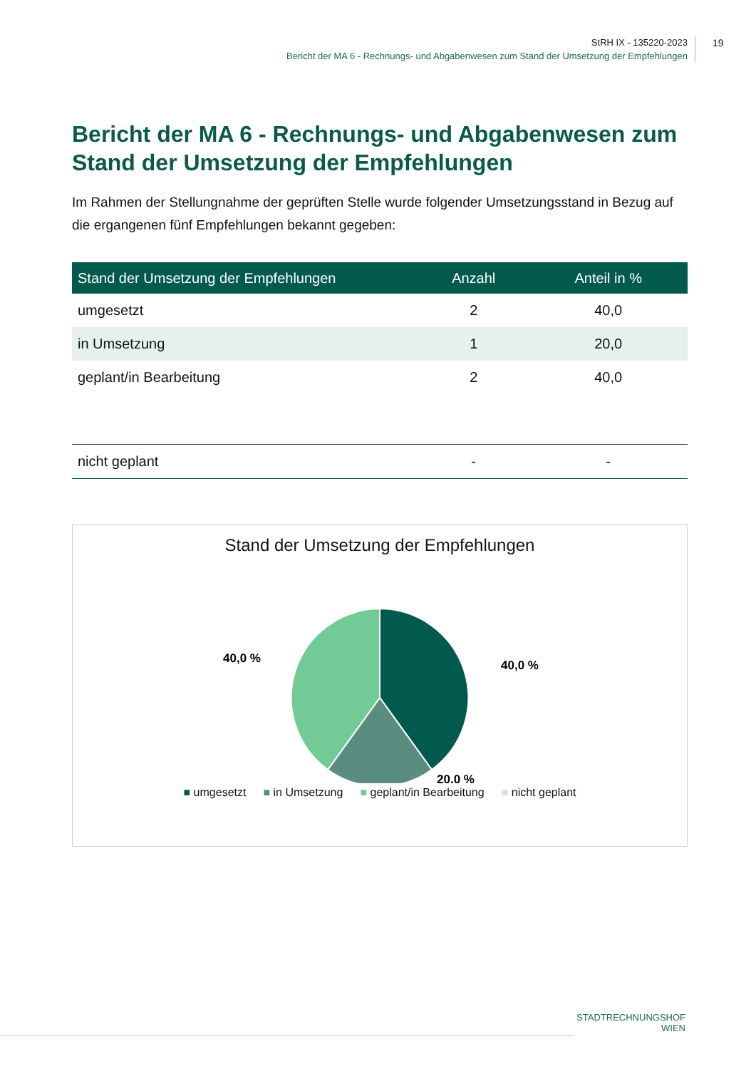StRH IX - 135220-2023
Bericht der MA 6 - Rechnungs- und Abgabenwesen zum Stand der Umsetzung der Empfehlungen
19
Bericht der MA 6 - Rechnungs- und Abgabenwesen zum Stand der Umsetzung der Empfehlungen
Im Rahmen der Stellungnahme der geprüften Stelle wurde folgender Umsetzungsstand in Bezug auf die ergangenen fünf Empfehlungen bekannt gegeben:
| Stand der Umsetzung der Empfehlungen | Anzahl | Anteil in % |
| --- | --- | --- |
| umgesetzt | 2 | 40,0 |
| in Umsetzung | 1 | 20,0 |
| geplant/in Bearbeitung | 2 | 40,0 |
| nicht geplant | - | - |
Stand der Umsetzung der Empfehlungen
40,0 %
40,0 %
20,0 %
■ umgesetzt ■ in Umsetzung ■ geplant/in Bearbeitung ■ nicht geplant
STADTRECHNUNGSHOF
WIEN